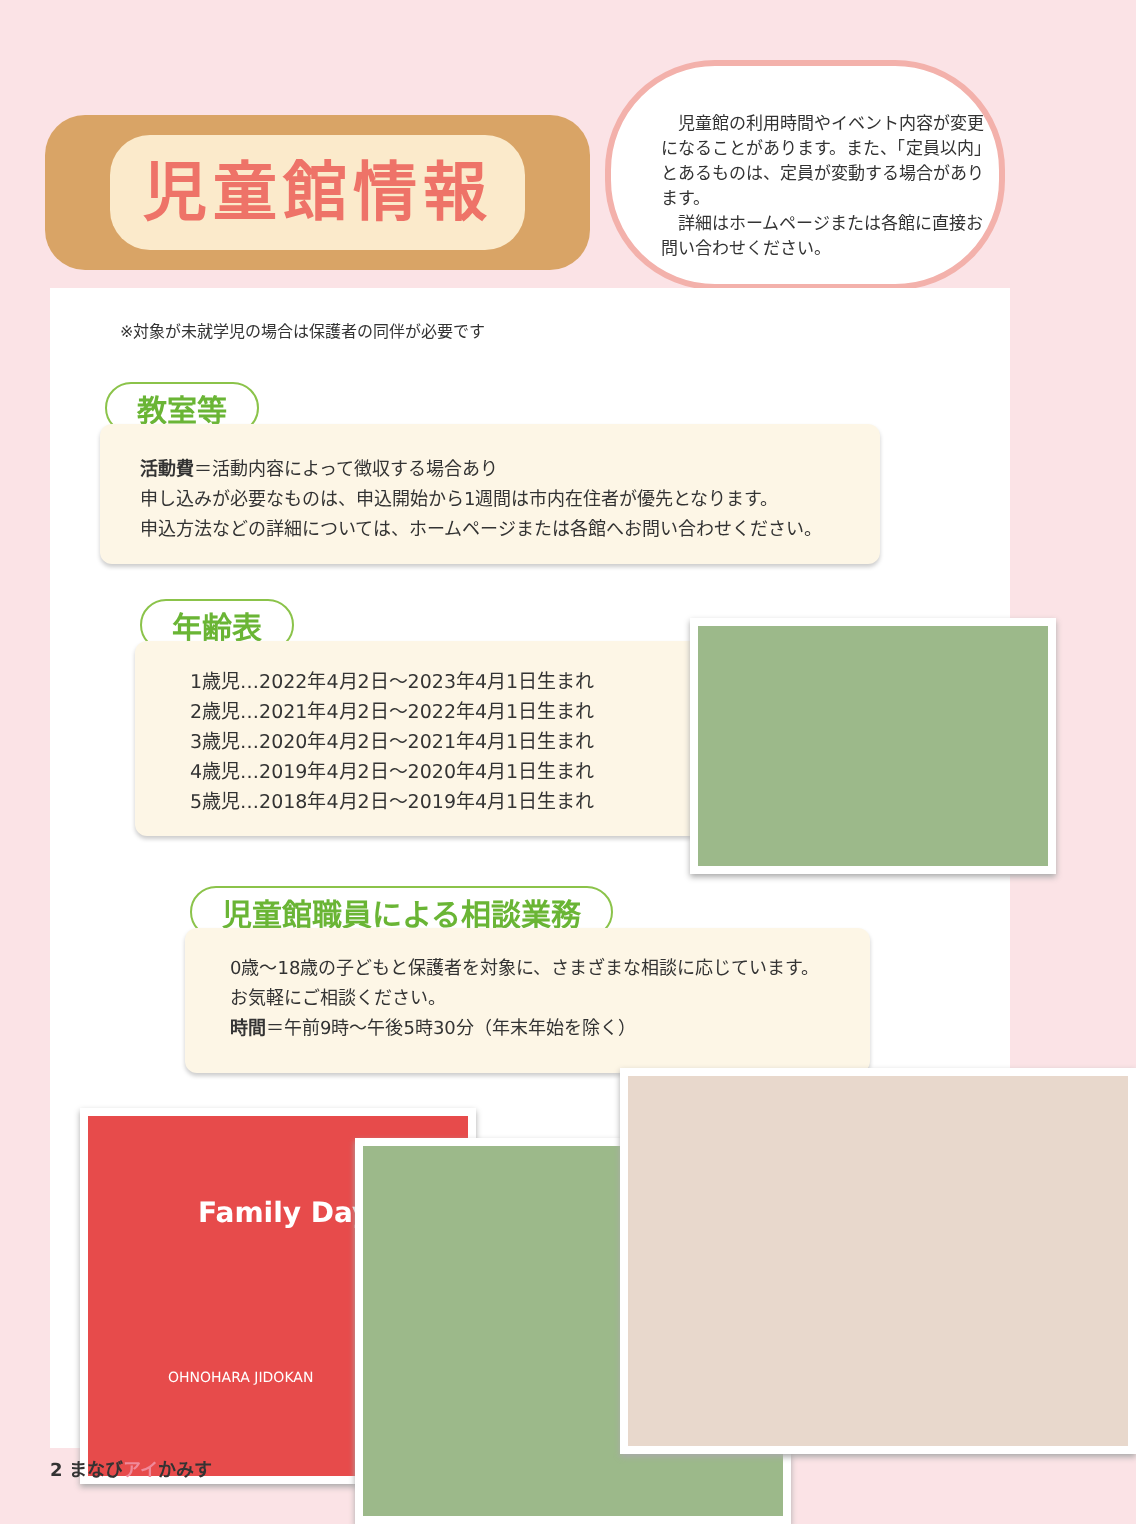児童館情報
　児童館の利用時間やイベント内容が変更になることがあります。また、「定員以内」とあるものは、定員が変動する場合があります。
　詳細はホームページまたは各館に直接お問い合わせください。
※対象が未就学児の場合は保護者の同伴が必要です
教室等
活動費＝活動内容によって徴収する場合あり
申し込みが必要なものは、申込開始から1週間は市内在住者が優先となります。
申込方法などの詳細については、ホームページまたは各館へお問い合わせください。
年齢表
1歳児…2022年4月2日～2023年4月1日生まれ
2歳児…2021年4月2日～2022年4月1日生まれ
3歳児…2020年4月2日～2021年4月1日生まれ
4歳児…2019年4月2日～2020年4月1日生まれ
5歳児…2018年4月2日～2019年4月1日生まれ
児童館職員による相談業務
0歳～18歳の子どもと保護者を対象に、さまざまな相談に応じています。
お気軽にご相談ください。
時間＝午前9時～午後5時30分（年末年始を除く）
Family Day
OHNOHARA JIDOKAN
2 まなびアイかみす